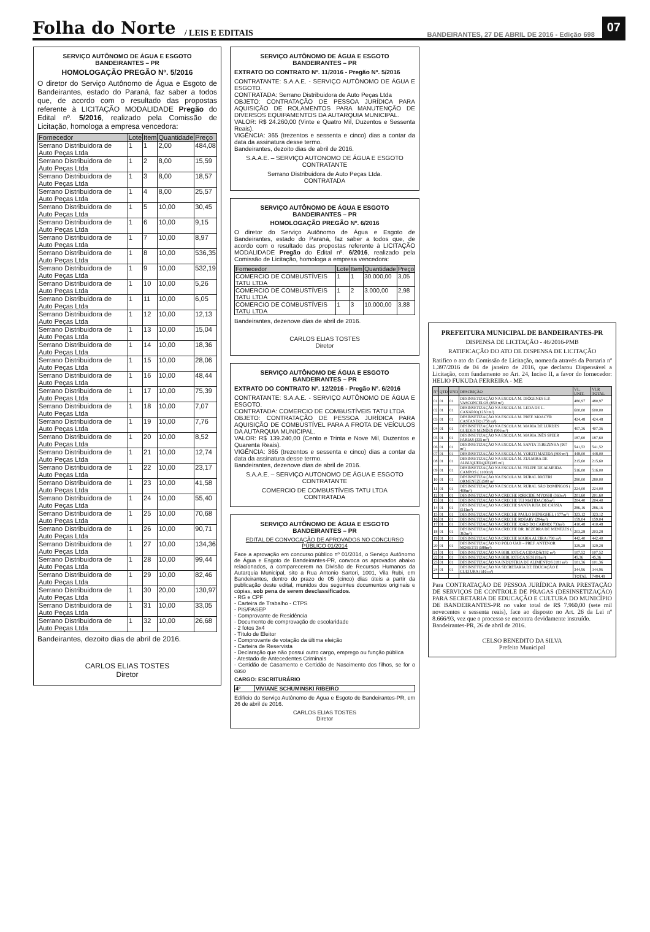Folha do Norte / LEIS E EDITAIS BANDEIRANTES, 27 DE ABRIL DE 2016 - Edição 698 07
SERVIÇO AUTÔNOMO DE ÁGUA E ESGOTO
BANDEIRANTES – PR
HOMOLOGAÇÃO PREGÃO Nº. 5/2016
O diretor do Serviço Autônomo de Água e Esgoto de Bandeirantes, estado do Paraná, faz saber a todos que, de acordo com o resultado das propostas referente à LICITAÇÃO MODALIDADE Pregão do Edital nº. 5/2016, realizado pela Comissão de Licitação, homologa a empresa vencedora:
| Fornecedor | Lote | Item | Quantidade | Preço |
| --- | --- | --- | --- | --- |
| Serrano Distribuidora de Auto Peças Ltda | 1 | 1 | 2,00 | 484,08 |
| Serrano Distribuidora de Auto Peças Ltda | 1 | 2 | 8,00 | 15,59 |
| Serrano Distribuidora de Auto Peças Ltda | 1 | 3 | 8,00 | 18,57 |
| Serrano Distribuidora de Auto Peças Ltda | 1 | 4 | 8,00 | 25,57 |
| Serrano Distribuidora de Auto Peças Ltda | 1 | 5 | 10,00 | 30,45 |
| Serrano Distribuidora de Auto Peças Ltda | 1 | 6 | 10,00 | 9,15 |
| Serrano Distribuidora de Auto Peças Ltda | 1 | 7 | 10,00 | 8,97 |
| Serrano Distribuidora de Auto Peças Ltda | 1 | 8 | 10,00 | 536,35 |
| Serrano Distribuidora de Auto Peças Ltda | 1 | 9 | 10,00 | 532,19 |
| Serrano Distribuidora de Auto Peças Ltda | 1 | 10 | 10,00 | 5,26 |
| Serrano Distribuidora de Auto Peças Ltda | 1 | 11 | 10,00 | 6,05 |
| Serrano Distribuidora de Auto Peças Ltda | 1 | 12 | 10,00 | 12,13 |
| Serrano Distribuidora de Auto Peças Ltda | 1 | 13 | 10,00 | 15,04 |
| Serrano Distribuidora de Auto Peças Ltda | 1 | 14 | 10,00 | 18,36 |
| Serrano Distribuidora de Auto Peças Ltda | 1 | 15 | 10,00 | 28,06 |
| Serrano Distribuidora de Auto Peças Ltda | 1 | 16 | 10,00 | 48,44 |
| Serrano Distribuidora de Auto Peças Ltda | 1 | 17 | 10,00 | 75,39 |
| Serrano Distribuidora de Auto Peças Ltda | 1 | 18 | 10,00 | 7,07 |
| Serrano Distribuidora de Auto Peças Ltda | 1 | 19 | 10,00 | 7,76 |
| Serrano Distribuidora de Auto Peças Ltda | 1 | 20 | 10,00 | 8,52 |
| Serrano Distribuidora de Auto Peças Ltda | 1 | 21 | 10,00 | 12,74 |
| Serrano Distribuidora de Auto Peças Ltda | 1 | 22 | 10,00 | 23,17 |
| Serrano Distribuidora de Auto Peças Ltda | 1 | 23 | 10,00 | 41,58 |
| Serrano Distribuidora de Auto Peças Ltda | 1 | 24 | 10,00 | 55,40 |
| Serrano Distribuidora de Auto Peças Ltda | 1 | 25 | 10,00 | 70,68 |
| Serrano Distribuidora de Auto Peças Ltda | 1 | 26 | 10,00 | 90,71 |
| Serrano Distribuidora de Auto Peças Ltda | 1 | 27 | 10,00 | 134,36 |
| Serrano Distribuidora de Auto Peças Ltda | 1 | 28 | 10,00 | 99,44 |
| Serrano Distribuidora de Auto Peças Ltda | 1 | 29 | 10,00 | 82,46 |
| Serrano Distribuidora de Auto Peças Ltda | 1 | 30 | 20,00 | 130,97 |
| Serrano Distribuidora de Auto Peças Ltda | 1 | 31 | 10,00 | 33,05 |
| Serrano Distribuidora de Auto Peças Ltda | 1 | 32 | 10,00 | 26,68 |
Bandeirantes, dezoito dias de abril de 2016.
CARLOS ELIAS TOSTES
Diretor
SERVIÇO AUTÔNOMO DE ÁGUA E ESGOTO
BANDEIRANTES – PR
EXTRATO DO CONTRATO Nº. 11/2016 - Pregão Nº. 5/2016
CONTRATANTE: S.A.A.E. - SERVIÇO AUTÔNOMO DE ÁGUA E ESGOTO.
CONTRATADA: Serrano Distribuidora de Auto Peças Ltda
OBJETO: CONTRATAÇÃO DE PESSOA JURÍDICA PARA AQUISIÇÃO DE ROLAMENTOS PARA MANUTENÇÃO DE DIVERSOS EQUIPAMENTOS DA AUTARQUIA MUNICIPAL.
VALOR: R$ 24.260,00 (Vinte e Quatro Mil, Duzentos e Sessenta Reais).
VIGÊNCIA: 365 (trezentos e sessenta e cinco) dias a contar da data da assinatura desse termo.
Bandeirantes, dezoito dias de abril de 2016.
S.A.A.E. – SERVIÇO AUTONOMO DE ÁGUA E ESGOTO
CONTRATANTE
Serrano Distribuidora de Auto Peças Ltda.
CONTRATADA
SERVIÇO AUTÔNOMO DE ÁGUA E ESGOTO
BANDEIRANTES – PR
HOMOLOGAÇÃO PREGÃO Nº. 6/2016
O diretor do Serviço Autônomo de Água e Esgoto de Bandeirantes, estado do Paraná, faz saber a todos que, de acordo com o resultado das propostas referente à LICITAÇÃO MODALIDADE Pregão do Edital nº. 6/2016, realizado pela Comissão de Licitação, homologa a empresa vencedora:
| Fornecedor | Lote | Item | Quantidade | Preço |
| --- | --- | --- | --- | --- |
| COMERCIO DE COMBUSTÍVEIS TATU LTDA | 1 | 1 | 30.000,00 | 3,05 |
| COMERCIO DE COMBUSTÍVEIS TATU LTDA | 1 | 2 | 3.000,00 | 2,98 |
| COMERCIO DE COMBUSTÍVEIS TATU LTDA | 1 | 3 | 10.000,00 | 3,88 |
Bandeirantes, dezenove dias de abril de 2016.
CARLOS ELIAS TOSTES
Diretor
SERVIÇO AUTÔNOMO DE ÁGUA E ESGOTO
BANDEIRANTES – PR
EXTRATO DO CONTRATO Nº. 12/2016 - Pregão Nº. 6/2016
CONTRATANTE: S.A.A.E. - SERVIÇO AUTÔNOMO DE ÁGUA E ESGOTO.
CONTRATADA: COMERCIO DE COMBUSTÍVEIS TATU LTDA
OBJETO: CONTRATAÇÃO DE PESSOA JURÍDICA PARA AQUISIÇÃO DE COMBUSTÍVEL PARA A FROTA DE VEÍCULOS DA AUTARQUIA MUNICIPAL.
VALOR: R$ 139.240,00 (Cento e Trinta e Nove Mil, Duzentos e Quarenta Reais).
VIGÊNCIA: 365 (trezentos e sessenta e cinco) dias a contar da data da assinatura desse termo.
Bandeirantes, dezenove dias de abril de 2016.
S.A.A.E. – SERVIÇO AUTONOMO DE ÁGUA E ESGOTO
CONTRATANTE
COMERCIO DE COMBUSTÍVEIS TATU LTDA
CONTRATADA
SERVIÇO AUTÔNOMO DE ÁGUA E ESGOTO
BANDEIRANTES – PR
EDITAL DE CONVOCAÇÃO DE APROVADOS NO CONCURSO PÚBLICO 01/2014
Face a aprovação em concurso público nº 01/2014, o Serviço Autônomo de Água e Esgoto de Bandeirantes-PR, convoca os aprovados abaixo relacionados, a comparecerem na Divisão de Recursos Humanos da Autarquia Municipal, sito a Rua Antonio Sartori, 1001, Vila Rubi, em Bandeirantes, dentro do prazo de 05 (cinco) dias úteis a partir da publicação deste edital, munidos dos seguintes documentos originais e cópias, sob pena de serem desclassificados.
- RG e CPF
- Carteira de Trabalho - CTPS
- PIS/PASEP
- Comprovante de Residência
- Documento de comprovação de escolaridade
- 2 fotos 3x4
- Título de Eleitor
- Comprovante de votação da última eleição
- Carteira de Reservista
- Declaração que não possui outro cargo, emprego ou função pública
- Atestado de Antecedentes Criminais
- Certidão de Casamento e Certidão de Nascimento dos filhos, se for o caso
CARGO: ESCRITURÁRIO
| 4º | VIVIANE SCHUMINSKI RIBEIRO |
Edifício do Serviço Autônomo de Água e Esgoto de Bandeirantes-PR, em 26 de abril de 2016.
CARLOS ELIAS TOSTES
Diretor
PREFEITURA MUNICIPAL DE BANDEIRANTES-PR
DISPENSA DE LICITAÇÃO - 46/2016-PMB
RATIFICAÇÃO DO ATO DE DISPENSA DE LICITAÇÃO
Ratifico o ato da Comissão de Licitação, nomeada através da Portaria nº 1.397/2016 de 04 de janeiro de 2016, que declarou Dispensável a Licitação, com fundamento no Art. 24, Inciso II, a favor do fornecedor: HELIO FUKUDA FERREIRA - ME
| Nº | QTD | UND | DESCRIÇÃO | VL. UNIT. | VLR TOTAL |
| --- | --- | --- | --- | --- | --- |
| 01 | 01 | 01 | DESINSETIZAÇÃO NA ESCOLA M. DIÓGENES E.P. VASCONCELOS (850 m²) | 480,97 | 480,97 |
| 02 | 01 | 01 | DESINSETIZAÇÃO NA ESCOLA M. LEDA DE L. CANÁRIO(1250 m²) | 600,00 | 600,00 |
| 03 | 01 | 01 | DESINSETIZAÇÃO NA ESCOLA M. PREF. MOACYR CASTANHO (758 m²) | 424,48 | 424,48 |
| 04 | 01 | 01 | DESINSETIZAÇÃO NA ESCOLA M. MARIA DE LURDES GUEDES MENDES (906 m²) | 407,36 | 407,36 |
| 05 | 01 | 01 | DESINSETIZAÇÃO NA ESCOLA M. MARIA INÊS SPEER FARIAS (335 m²) | 187,60 | 187,60 |
| 06 | 01 | 01 | DESINSETIZAÇÃO NA ESCOLA M. SANTA TEREZINHA (967 m²) | 541,52 | 541,52 |
| 07 | 01 | 01 | DESINSETIZAÇÃO NA ESCOLA M. YOKITI MATIDA (800 m²) | 448,00 | 448,00 |
| 08 | 01 | 01 | DESINSETIZAÇÃO NA ESCOLA M. ZULMIRA DE ALBUQUERQUE(385 m²) | 215,60 | 215,60 |
| 09 | 01 | 01 | DESINSETIZAÇÃO NA ESCOLA M. FELIPE DE ALMEIDA CAMPOS ( 1100m²) | 516,00 | 516,00 |
| 10 | 01 | 01 | DESINSETIZAÇÃO NA ESCOLA M. RURAL RICIERI ORMENEZE(500 m² | 280,00 | 280,00 |
| 11 | 01 | 01 | DESINSETIZAÇÃO NA ESCOLA M. RURAL SÃO DOMINGOS ( 400m²) | 224,00 | 224,00 |
| 12 | 01 | 01 | DESINSETIZAÇÃO NA CRECHE IORICIDE MYOSHI (360m²) | 201,60 | 201,60 |
| 13 | 01 | 01 | DESINSETIZAÇÃO NA CRECHE TEI MATIDA (365m²) | 204,40 | 204,40 |
| 14 | 01 | 01 | DESINSETIZAÇÃO NA CRECHE SANTA RITA DE CÁSSIA (511m²) | 286,16 | 286,16 |
| 15 | 01 | 01 | DESINSETIZAÇÃO NA CRECHE PAULO MENEGHEL ( 577m²) | 323,12 | 323,12 |
| 16 | 01 | 01 | DESINSETIZAÇÃO NA CRECHE ROTARY (284m²) | 159,04 | 159,04 |
| 17 | 01 | 01 | DESINSETIZAÇÃO NA CRECHE JOÃO DO CARMO( 733m²) | 410,48 | 410,48 |
| 18 | 01 | 01 | DESINSETIZAÇÃO NA CRECHE DR. BEZERRA DE MENEZES ( 363m²) | 203,28 | 203,28 |
| 19 | 01 | 01 | DESINSETIZAÇÃO NA CRECHE MARIA ALZIRA (790 m²) | 442,40 | 442,40 |
| 20 | 01 | 01 | DESINSETIZAÇÃO NO PÓLO UAB – PREF. ANTENOR MORETTI (588m²) | 329,28 | 329,28 |
| 21 | 01 | 01 | DESINSETIZAÇÃO NA BIBLIOTECA CIDADÃ(192 m²) | 107,52 | 107,52 |
| 22 | 01 | 01 | DESINSETIZAÇÃO NA BIBLIOTECA SESI (81m²) | 45,36 | 45,36 |
| 23 | 01 | 01 | DESINSETIZAÇÃO NA INDUSTRIA DE ALIMENTOS (181 m²) | 101,36 | 101,36 |
| 24 | 01 | 01 | DESINSETIZAÇÃO NA SECRETARIA DE EDUCAÇÃO E CULTURA (616 m²) | 344,96 | 344,96 |
| | | | | TOTAL | 7484,49 |
Para CONTRATAÇÃO DE PESSOA JURÍDICA PARA PRESTAÇÃO DE SERVIÇOS DE CONTROLE DE PRAGAS (DESINSETIZAÇÃO) PARA SECRETARIA DE EDUCAÇÃO E CULTURA DO MUNICÍPIO DE BANDEIRANTES-PR no valor total de R$ 7.960,00 (sete mil novecentos e sessenta reais), face ao disposto no Art. 26 da Lei nº 8.666/93, vez que o processo se encontra devidamente instruído.
Bandeirantes-PR, 26 de abril de 2016.
CELSO BENEDITO DA SILVA
Prefeito Municipal